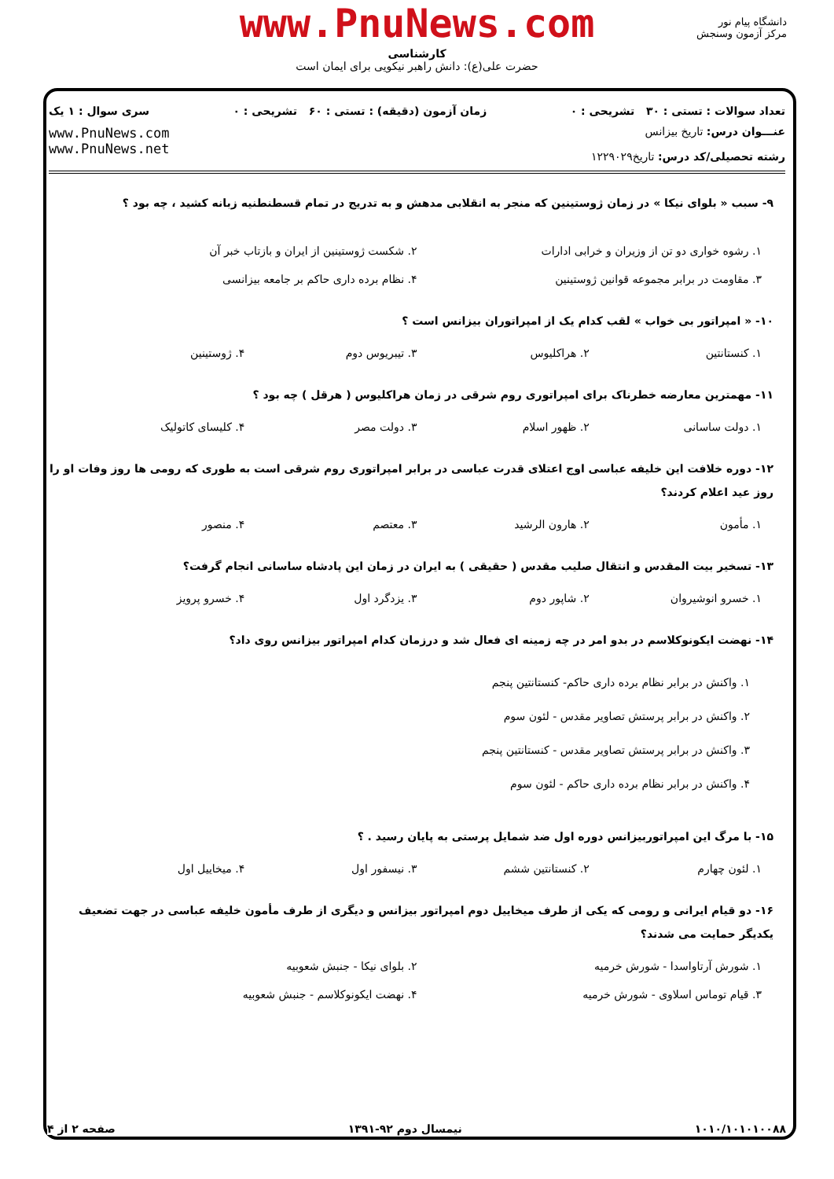دانشگاه پیام نور
مرکز آزمون وسنجش
www.PnuNews.com
کارشناسی
حضرت علی(ع): دانش راهبر نیکویی برای ایمان است
تعداد سوالات : تستی : ۳۰ تشریحی : ۰ زمان آزمون (دقیقه) : تستی : ۶۰ تشریحی : ۰ سری سوال : ۱ یک
عنـــوان درس: تاریخ بیزانس
رشته تحصیلی/کد درس: تاریخ۱۲۲۹۰۲۹
www.PnuNews.com
www.PnuNews.net
۹- سبب « بلوای نیکا » در زمان ژوستینین که منجر به انقلابی مدهش و به تدریج در تمام قسطنطنیه زبانه کشید ، چه بود ؟
۱. رشوه خواری دو تن از وزیران و خرابی ادارات ۲. شکست ژوستینین از ایران و بازتاب خبر آن ۳. مقاومت در برابر مجموعه قوانین ژوستینین ۴. نظام برده داری حاکم بر جامعه بیزانسی
۱۰- « امپراتور بی خواب » لقب کدام یک از امپراتوران بیزانس است ؟
۱. کنستانتین ۲. هراکلیوس ۳. تیبریوس دوم ۴. ژوستینین
۱۱- مهمترین معارضه خطرناک برای امپراتوری روم شرقی در زمان هراکلیوس ( هرقل ) چه بود ؟
۱. دولت ساسانی ۲. ظهور اسلام ۳. دولت مصر ۴. کلیسای کاتولیک
۱۲- دوره خلافت این خلیفه عباسی اوج اعتلای قدرت عباسی در برابر امپراتوری روم شرقی است به طوری که رومی ها روز وفات او را روز عید اعلام کردند؟
۱. مأمون ۲. هارون الرشید ۳. معتصم ۴. منصور
۱۳- تسخیر بیت المقدس و انتقال صلیب مقدس ( حقیقی ) به ایران در زمان این پادشاه ساسانی انجام گرفت؟
۱. خسرو انوشیروان ۲. شاپور دوم ۳. یزدگرد اول ۴. خسرو پرویز
۱۴- نهضت ایکونوکلاسم در بدو امر در چه زمینه ای فعال شد و درزمان کدام امپراتور بیزانس روی داد؟
۱. واکنش در برابر نظام برده داری حاکم- کنستانتین پنجم
۲. واکنش در برابر پرستش تصاویر مقدس - لئون سوم
۳. واکنش در برابر پرستش تصاویر مقدس - کنستانتین پنجم
۴. واکنش در برابر نظام برده داری حاکم - لئون سوم
۱۵- با مرگ این امپراتوربیزانس دوره اول ضد شمایل پرستی به پایان رسید . ؟
۱. لئون چهارم ۲. کنستانتین ششم ۳. نیسفور اول ۴. میخاییل اول
۱۶- دو قیام ایرانی و رومی که یکی از طرف میخاییل دوم امپراتور بیزانس و دیگری از طرف مأمون خلیفه عباسی در جهت تضعیف یکدیگر حمایت می شدند؟
۱. شورش آرتاواسدا - شورش خرمیه ۲. بلوای نیکا - جنبش شعوبیه ۳. قیام توماس اسلاوی - شورش خرمیه ۴. نهضت ایکونوکلاسم - جنبش شعوبیه
۱۰۱۰/۱۰۱۰۱۰۰۸۸ نیمسال دوم ۹۲-۱۳۹۱ صفحه ۲ از ۴